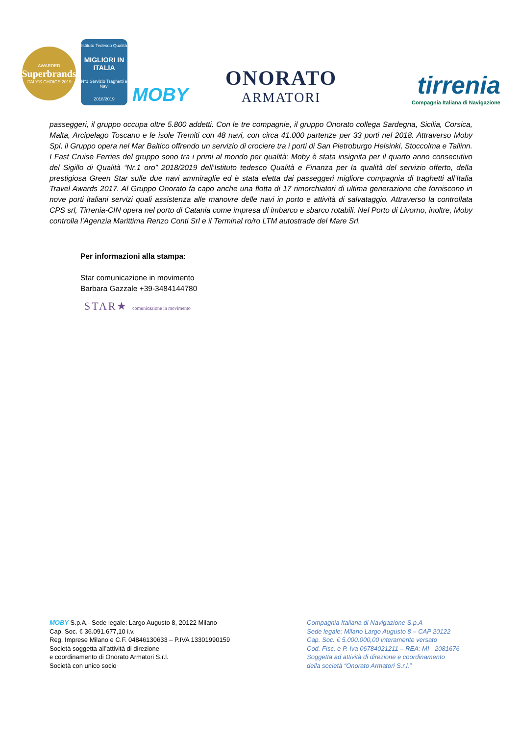AWARDED
Superbrands
ITALY'S CHOICE 2019
Istituto Tedesco Qualità
MIGLIORI IN ITALIA
N°1 Servizio Traghetti e Navi
2018/2019
MOBY
ONORATO
ARMATORI
tirrenia
Compagnia Italiana di Navigazione
passeggeri, il gruppo occupa oltre 5.800 addetti. Con le tre compagnie, il gruppo Onorato collega Sardegna, Sicilia, Corsica, Malta, Arcipelago Toscano e le isole Tremiti con 48 navi, con circa 41.000 partenze per 33 porti nel 2018. Attraverso Moby Spl, il Gruppo opera nel Mar Baltico offrendo un servizio di crociere tra i porti di San Pietroburgo Helsinki, Stoccolma e Tallinn. I Fast Cruise Ferries del gruppo sono tra i primi al mondo per qualità: Moby è stata insignita per il quarto anno consecutivo del Sigillo di Qualità “Nr.1 oro” 2018/2019 dell’Istituto tedesco Qualità e Finanza per la qualità del servizio offerto, della prestigiosa Green Star sulle due navi ammiraglie ed è stata eletta dai passeggeri migliore compagnia di traghetti all’Italia Travel Awards 2017. Al Gruppo Onorato fa capo anche una flotta di 17 rimorchiatori di ultima generazione che forniscono in nove porti italiani servizi quali assistenza alle manovre delle navi in porto e attività di salvataggio. Attraverso la controllata CPS srl, Tirrenia-CIN opera nel porto di Catania come impresa di imbarco e sbarco rotabili. Nel Porto di Livorno, inoltre, Moby controlla l’Agenzia Marittima Renzo Conti Srl e il Terminal ro/ro LTM autostrade del Mare Srl.
Per informazioni alla stampa:
Star comunicazione in movimento
Barbara Gazzale +39-3484144780
STAR★ comunicazione in movimento
MOBY S.p.A.- Sede legale: Largo Augusto 8, 20122 Milano
Cap. Soc. € 36.091.677,10 i.v.
Reg. Imprese Milano e C.F. 04846130633 – P.IVA 13301990159
Società soggetta all’attività di direzione
e coordinamento di Onorato Armatori S.r.l.
Società con unico socio
Compagnia Italiana di Navigazione S.p.A
Sede legale: Milano Largo Augusto 8 – CAP 20122
Cap. Soc. € 5.000.000,00 interamente versato
Cod. Fisc. e P. Iva 06784021211 – REA: MI - 2081676
Soggetta ad attività di direzione e coordinamento
della società “Onorato Armatori S.r.l.”